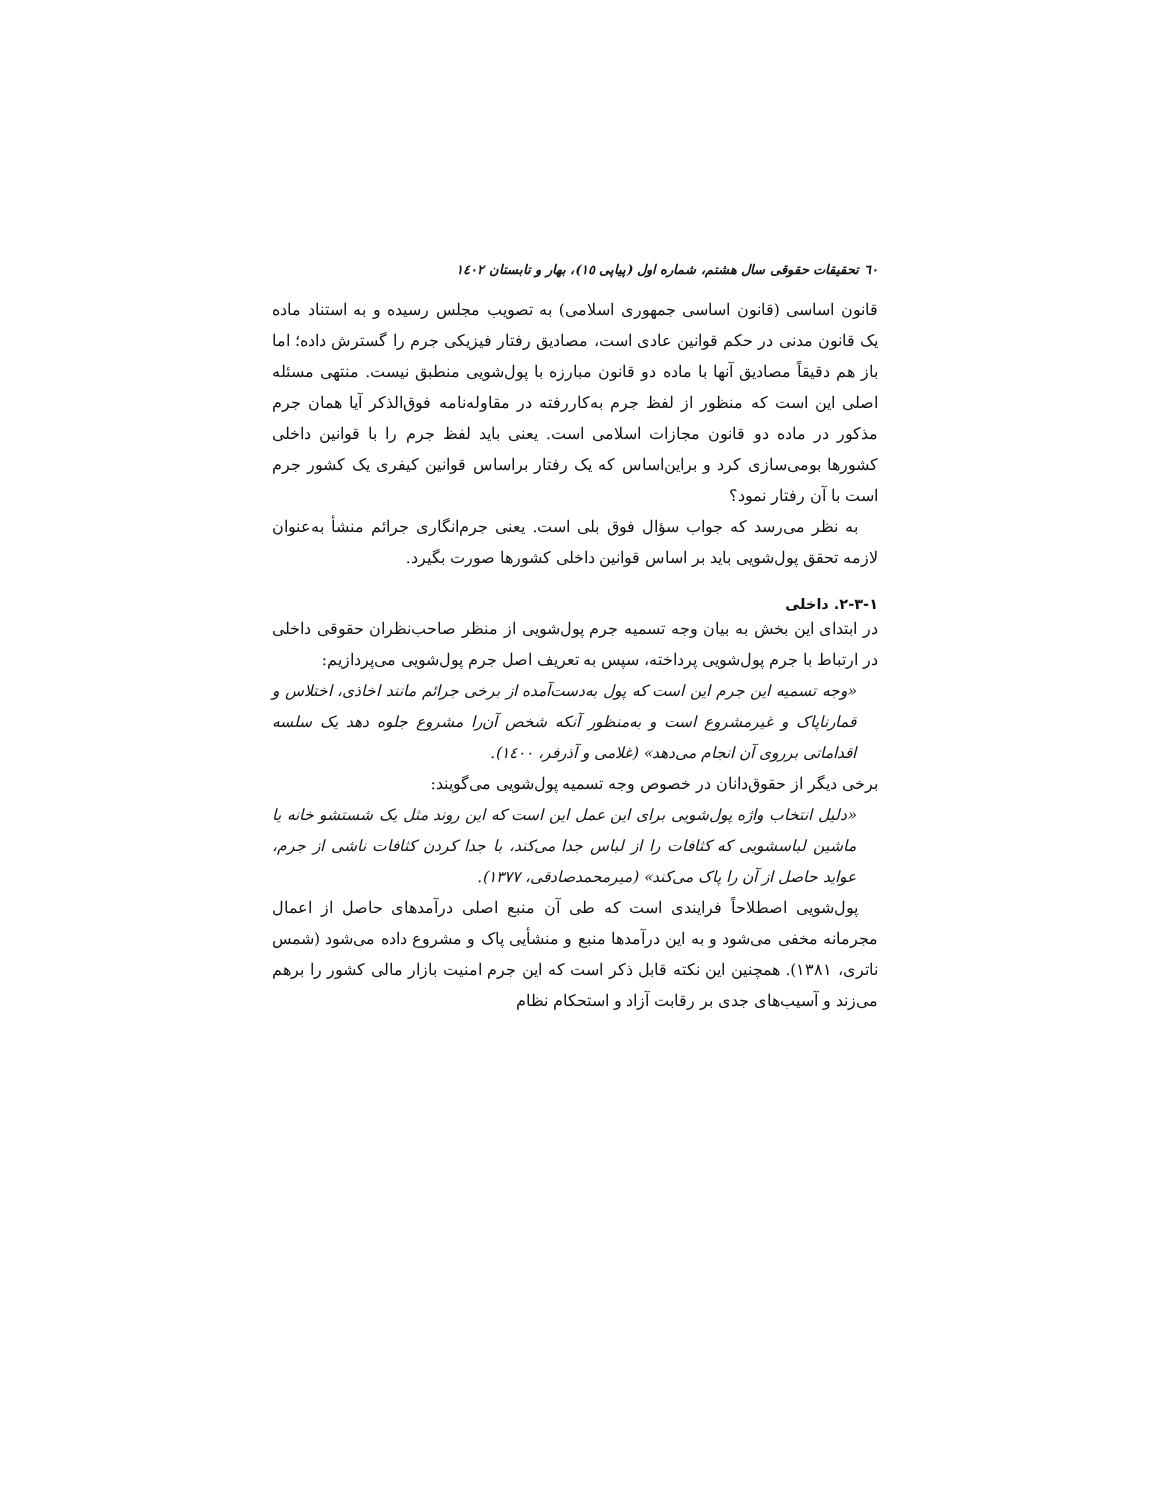٦٠ تحقیقات حقوقی سال هشتم، شماره اول (پیاپی ١٥)، بهار و تابستان ١٤٠٢
قانون اساسی (قانون اساسی جمهوری اسلامی) به تصویب مجلس رسیده و به استناد ماده یک قانون مدنی در حکم قوانین عادی است، مصادیق رفتار فیزیکی جرم را گسترش داده؛ اما باز هم دقیقاً مصادیق آنها با ماده دو قانون مبارزه با پول‌شویی منطبق نیست. منتهی مسئله اصلی این است که منظور از لفظ جرم به‌کاررفته در مقاوله‌نامه فوق‌الذکر آیا همان جرم مذکور در ماده دو قانون مجازات اسلامی است. یعنی باید لفظ جرم را با قوانین داخلی کشورها بومی‌سازی کرد و براین‌اساس که یک رفتار براساس قوانین کیفری یک کشور جرم است با آن رفتار نمود؟
به نظر می‌رسد که جواب سؤال فوق بلی است. یعنی جرم‌انگاری جرائم منشأ به‌عنوان لازمه تحقق پول‌شویی باید بر اساس قوانین داخلی کشورها صورت بگیرد.
١-٣-٢. داخلی
در ابتدای این بخش به بیان وجه تسمیه جرم پول‌شویی از منظر صاحب‌نظران حقوقی داخلی در ارتباط با جرم پول‌شویی پرداخته، سپس به تعریف اصل جرم پول‌شویی می‌پردازیم:
«وجه تسمیه این جرم این است که پول به‌دست‌آمده از برخی جرائم مانند اخاذی، اختلاس و قمارناپاک و غیرمشروع است و به‌منظور آنکه شخص آن‌را مشروع جلوه دهد یک سلسه اقداماتی برروی آن انجام می‌دهد» (غلامی و آذرفر، ١٤٠٠).
برخی دیگر از حقوق‌دانان در خصوص وجه تسمیه پول‌شویی می‌گویند:
«دلیل انتخاب واژه پول‌شویی برای این عمل این است که این روند مثل یک شستشو خانه یا ماشین لباسشویی که کثافات را از لباس جدا می‌کند، با جدا کردن کثافات ناشی از جرم، عواید حاصل از آن را پاک می‌کند» (میرمحمدصادقی، ١٣٧٧).
پول‌شویی اصطلاحاً فرایندی است که طی آن منبع اصلی درآمدهای حاصل از اعمال مجرمانه مخفی می‌شود و به این درآمدها منبع و منشأیی پاک و مشروع داده می‌شود (شمس ناتری، ١٣٨١). همچنین این نکته قابل ذکر است که این جرم امنیت بازار مالی کشور را برهم می‌زند و آسیب‌های جدی بر رقابت آزاد و استحکام نظام